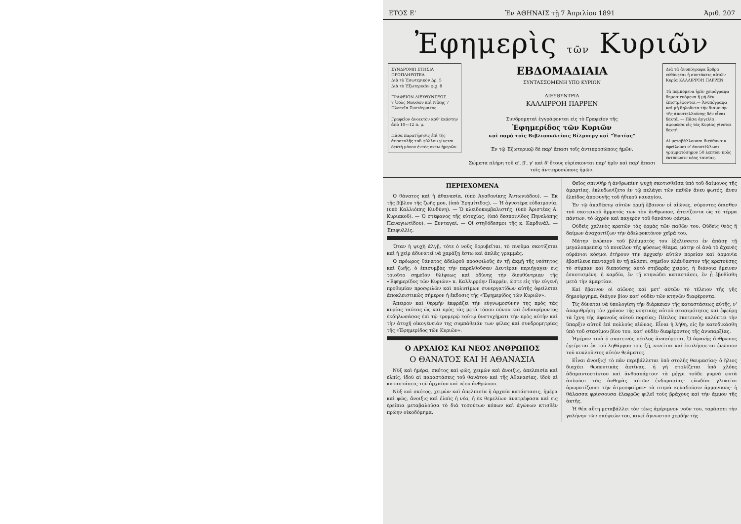ΕΤΟΣ Ε' Ἐν ΑΘΗΝΑΙΣ τῇ 7 Ἀπριλίου 1891 Ἀριθ. 207
Ἐφημερὶς τῶν Κυριῶν
ΣΥΝΔΡΟΜΗ ΕΤΗΣΙΑ
ΠΡΟΠΛΗΡΩΤΕΑ
Διὰ τὸ Ἐσωτερικὸν Δρ. 5
Διὰ τὸ Ἐξωτερικὸν φ.χ. 8
ΓΡΑΦΕΙΟΝ ΔΙΕΥΘΥΝΣΕΩΣ
7 Ὁδὸς Μουσῶν καὶ Νίκης 7
Πλατεῖα Συντάγματος.
Γραφεῖον ἀνοικτὸν καθ' ἑκάστην ἀπὸ 10—12 π. μ.
Πᾶσα παρατήρησις ἐπὶ τῆς ἀποστολῆς τοῦ φύλλου γίνεται δεκτὴ μόνον ἐντὸς οκτω ἡμερῶν.
ΕΒΔΟΜΑΔΙΑΙΑ
ΣΥΝΤΑΣΣΟΜΕΝΗ ΥΠΟ ΚΥΡΙΩΝ
ΔΙΕΥΘΥΝΤΡΙΑ
ΚΑΛΛΙΡΡΟΗ ΠΑΡΡΕΝ
Συνδρομηταὶ ἐγγράφονται εἰς τὸ Γραφεῖον τῆς
Ἐφημερίδος τῶν Κυριῶν
καὶ παρὰ τοῖς Βιβλιοπωλείοις Βίλμπεργ καὶ "Ἑστίας"
Ἐν τῷ Ἐξωτερικῷ δὲ παρ' ἅπασι τοῖς ἀντιπροσώποις ἡμῶν.
Σώματα πλήρη τοῦ α', β', γ' καὶ δ' ἔτους εὑρίσκονται παρ' ἡμῖν καὶ παρ' ἅπασι τοῖς ἀντιπροσώποις ἡμῶν.
Διὰ τὰ ἀνυπόγραφα ἄρθρα εὐθύνεται ἡ συντάκτις αὐτῶν Κυρία ΚΑΛΛΙΡΡΟΗ ΠΑΡΡΕΝ.
Τὰ πεμπόμενα ἡμῖν χειρόγραφα δημοσιευόμενα ἢ μὴ δὲν ἐπιστρέφονται.— Ἀνυπόγραφα καὶ μὴ δηλοῦντα τὴν διαμονὴν τῆς ἀποστελλούσης δὲν εἶναι δεκτά. — Πᾶσα ἀγγελία ἀφορῶσα εἰς τὰς Κυρίας γίνεται δεκτή.
Αἱ μεταβάλλουσαι διεύθυνσιν ὀφείλουσι ν' ἀποστέλλωσι γραμματόσημον 50 λεπτῶν πρὸς ἐκτύπωσιν νέας ταινίας.
ΠΕΡΙΕΧΟΜΕΝΑ
Ὁ θάνατος καὶ ἡ ἀθανασία, (ὑπὸ Ἀγαθονίκης Ἀντωνιάδου). — Ἐκ τῆς βίβλου τῆς ζωῆς μου, (ὑπὸ Ἐρημίτιδος). — Ἡ ἀγνοτέρα εὐδαιμονία, (ὑπὸ Καλλιόπης Κινδύνη). — Ὁ κλειδοκυμβαλιστής, (ὑπὸ Ἀριστέας Α. Κυριακοῦ). — Ὁ στέφανος τῆς εὐτυχίας, (ὑπὸ δεσποινίδος Πηνελόπης Παναγιωτίδου). — Συνταγαί. — Οἱ στηθόδεσμοι τῆς κ. Καρδινάλ. — Ἐπιφυλλίς.
Ὅταν ἡ ψυχὴ ἀλγῇ, τότε ὁ νοῦς θορυβεῖται, τὸ πνεῦμα σκοτίζεται καὶ ἡ χεὶρ ἀδυνατεῖ νὰ χαράξῃ ἔστω καὶ ἁπλᾶς γραμμάς.
Ὁ πρόωρος θάνατος ἀδελφοῦ προσφιλοῦς ἐν τῇ ἀκμῇ τῆς νεότητος καὶ ζωῆς, ὁ ἐπισυμβὰς τὴν παρελθοῦσαν Δευτέραν περιήγαγεν εἰς τοιοῦτο σημεῖον θλίψεως καὶ ὀδύνης τὴν διευθύντριαν τῆς «Ἐφημερίδος τῶν Κυριῶν» κ. Καλλιρρόην Παρρέν, ὥστε εἰς τὴν εὐγενῆ προθυμίαν προσφιλῶν καὶ πολυτίμων συνεργατίδων αὐτῆς ὀφείλεται ἀποκλειστικῶς σήμερον ἡ ἔκδοσις τῆς «Ἐφημερίδος τῶν Κυριῶν».
Ἄπειρον καὶ θερμὴν ἐκφράζει τὴν εὐγνωμοσύνην της πρὸς τὰς κυρίας ταύτας ὡς καὶ πρὸς τὰς μετὰ τόσου πόνου καὶ ἐνδιαφέροντος ἐκδηλωσάσας ἐπὶ τῷ τρομερῷ τούτῳ δυστυχήματι τὴν πρὸς αὐτὴν καὶ τὴν ἀτυχῆ οἰκογένειάν της συμπάθειάν των φίλας καὶ συνδρομητρίας τῆς «Ἐφημερίδος τῶν Κυριῶν».
Ο ΑΡΧΑΙΟΣ ΚΑΙ ΝΕΟΣ ΑΝΘΡΩΠΟΣ
Ο ΘΑΝΑΤΟΣ ΚΑΙ Η ΑΘΑΝΑΣΙΑ
Νὺξ καὶ ἡμέρα, σκότος καὶ φῶς, χειμὼν καὶ ἄνοιξις, ἀπελπισία καὶ ἐλπίς, ἰδοὺ αἱ παραστάσεις τοῦ θανάτου καὶ τῆς Ἀθανασίας, ἰδοὺ αἱ καταστάσεις τοῦ ἀρχαίου καὶ νέου ἀνθρώπου.
Νὺξ καὶ σκότος, χειμὼν καὶ ἀπελπισία ἡ ἀρχαία κατάστασις, ἡμέρα καὶ φῶς, ἄνοιξις καὶ ἐλπὶς ἡ νέα, ἡ ἐκ θεμελίων ἀνατρέψασα καὶ εἰς ἐρείπια μεταβαλοῦσα τὸ διὰ τοσούτων κόπων καὶ ἀγώνων κτισθὲν πρώην οἰκοδόμημα.
Θεῖος σπινθὴρ ἡ ἀνθρωπίνη ψυχὴ σκοτισθεῖσα ὑπὸ τοῦ δαίμονος τῆς ἁμαρτίας, ἐκλυδωνίζετο ἐν τῷ πελάγει τῶν παθῶν ἄνευ φωτός, ἄνευ ἐλπίδος ἀποφυγῆς τοῦ ἠθικοῦ ναυαγίου.
Ἐν τῷ ἀκαθέκτῳ αὐτῶν ὁρμῇ ἔβαινον οἱ αἰῶνες, σύροντες ὄπισθεν τοῦ σκοτεινοῦ ἅρματός των τὸν ἄνθρωπον, ἀτενίζοντα ὡς τὸ τέρμα πάντων, τὸ ὠχρὸν καὶ παγερὸν τοῦ θανάτου φάσμα.
Οὐδεὶς χαλινὸς κρατῶν τὰς ὁρμὰς τῶν παθῶν του. Οὐδεὶς θεὸς ἢ δαίμων ἀναχαιτίζων τὴν ἀδελφοκτόνον χεῖρά του.
Μάτην ἐνώπιον τοῦ βλέμματός του ἐξελίσσετο ἐν ἁπάσῃ τῇ μεγαλοπρεπείᾳ τὸ ποικίλον τῆς φύσεως θέαμα, μάτην οἱ ἀνὰ τὸ ἀχανὲς οὐράνιοι κόσμοι ἐτήρουν τὴν ἀρχικὴν αὐτῶν πορείαν καὶ ἁρμονία ἐβασίλευε πανταχοῦ ἐν τῇ πλάσει, σημεῖον ἀλάνθαστον τῆς κρατούσης τὸ σύμπαν καὶ διεπούσης αὐτὸ στιβαρᾶς χειρός, ἡ διάνοια ἔμεινεν ἐσκοτισμένη, ἡ καρδία, ἐν τῇ κτηνώδει καταστάσει, ἐν ᾗ ἐβυθίσθη μετὰ τὴν ἁμαρτίαν.
Καὶ ἔβαινον οἱ αἰῶνες καὶ μετ' αὐτῶν τὸ τέλειον τῆς γῆς δημιούργημα, διάγον βίον κατ' οὐδὲν τῶν κτηνῶν διαφέροντα.
Τίς δύναται νὰ ὑπολογίσῃ τὴν διάρκειαν τῆς καταστάσεως αὐτῆς, ν' ἀπαριθμήσῃ τὸν χρόνον τῆς νοητικῆς αὐτοῦ στασιμότητος καὶ ἐφεύρῃ τὰ ἴχνη τῆς ἀφανοῦς αὐτοῦ πορείας; Πέπλος σκοτεινὸς καλύπτει τὴν ὕπαρξιν αὐτοῦ ἐπὶ πολλοὺς αἰῶνας. Εἶναι ἡ λήθη, εἰς ἣν κατεδικάσθη ὑπὸ τοῦ στασίμου βίου του, κατ' οὐδὲν διαφέροντος τῆς ἀνυπαρξίας.
Ἡμέραν τινὰ ὁ σκοτεινὸς πέπλος ἀνασύρεται. Ὁ ἀφανὴς ἄνθρωπος ἐγείρεται ἐκ τοῦ ληθάργου του, ζῇ, κινεῖται καὶ ἐκπλήσσεται ἐνώπιον τοῦ κυκλοῦντος αὐτὸν θεάματος.
Εἶναι ἄνοιξις! τὸ πᾶν περιβάλλεται ὑπὸ στολῆς θαυμασίας· ὁ ἥλιος διαχέει θωπευτικὰς ἀκτῖνας, ἡ γῆ στολίζεται ὑπὸ χλόης ἀδαμαντοστίκτου καὶ ἀνθοσπάρτου· τὰ μέχρι τοῦδε γυμνὰ φυτὰ ἁπλοῦσι τὰς ἀνθηρὰς αὐτῶν ἐνδυμασίας· εὐωδίαι γλυκεῖαι ἀρωματίζουσι τὴν ἀτμοσφαῖραν· τὰ πτηνὰ κελαδοῦσιν ἁρμονικῶς· ἡ θάλασσα φρίσσουσα ἐλαφρῶς φιλεῖ τοὺς βράχους καὶ τὴν ἄμμον τῆς ἀκτῆς.
Ἡ θέα αὕτη μεταβάλλει τὸν τέως ἀμέριμνον νοῦν του, ταράσσει τὴν γαλήνην τῶν σκέψεών του, κινεῖ ἄγνωστον χορδὴν τῆς